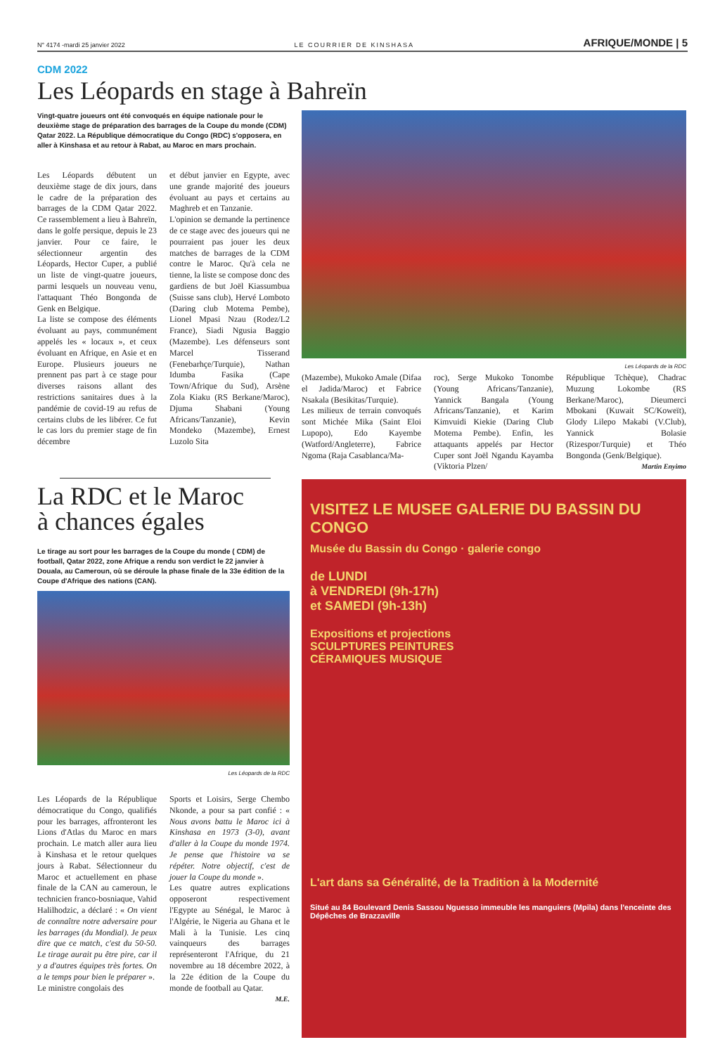N° 4174 -mardi 25 janvier 2022 LE COURRIER DE KINSHASA AFRIQUE/MONDE | 5
CDM 2022
Les Léopards en stage à Bahreïn
Vingt-quatre joueurs ont été convoqués en équipe nationale pour le deuxième stage de préparation des barrages de la Coupe du monde (CDM) Qatar 2022. La République démocratique du Congo (RDC) s'opposera, en aller à Kinshasa et au retour à Rabat, au Maroc en mars prochain.
Les Léopards débutent un deuxième stage de dix jours, dans le cadre de la préparation des barrages de la CDM Qatar 2022. Ce rassemblement a lieu à Bahreïn, dans le golfe persique, depuis le 23 janvier. Pour ce faire, le sélectionneur argentin des Léopards, Hector Cuper, a publié un liste de vingt-quatre joueurs, parmi lesquels un nouveau venu, l'attaquant Théo Bongonda de Genk en Belgique.
La liste se compose des éléments évoluant au pays, communément appelés les « locaux », et ceux évoluant en Afrique, en Asie et en Europe. Plusieurs joueurs ne prennent pas part à ce stage pour diverses raisons allant des restrictions sanitaires dues à la pandémie de covid-19 au refus de certains clubs de les libérer. Ce fut le cas lors du premier stage de fin décembre
et début janvier en Egypte, avec une grande majorité des joueurs évoluant au pays et certains au Maghreb et en Tanzanie.
L'opinion se demande la pertinence de ce stage avec des joueurs qui ne pourraient pas jouer les deux matches de barrages de la CDM contre le Maroc. Qu'à cela ne tienne, la liste se compose donc des gardiens de but Joël Kiassumbua (Suisse sans club), Hervé Lomboto (Daring club Motema Pembe), Lionel Mpasi Nzau (Rodez/L2 France), Siadi Ngusia Baggio (Mazembe). Les défenseurs sont Marcel Tisserand (Fenebarhçe/Turquie), Nathan Idumba Fasika (Cape Town/Afrique du Sud), Arsène Zola Kiaku (RS Berkane/Maroc), Djuma Shabani (Young Africans/Tanzanie), Kevin Mondeko (Mazembe), Ernest Luzolo Sita
Les Léopards de la RDC
(Mazembe), Mukoko Amale (Difaa el Jadida/Maroc) et Fabrice Nsakala (Besikitas/Turquie).
Les milieux de terrain convoqués sont Michée Mika (Saint Eloi Lupopo), Edo Kayembe (Watford/Angleterre), Fabrice Ngoma (Raja Casablanca/Ma-
roc), Serge Mukoko Tonombe (Young Africans/Tanzanie), Yannick Bangala (Young Africans/Tanzanie), et Karim Kimvuidi Kiekie (Daring Club Motema Pembe). Enfin, les attaquants appelés par Hector Cuper sont Joël Ngandu Kayamba (Viktoria Plzen/
République Tchèque), Chadrac Muzung Lokombe (RS Berkane/Maroc), Dieumerci Mbokani (Kuwait SC/Koweït), Glody Lilepo Makabi (V.Club), Yannick Bolasie (Rizespor/Turquie) et Théo Bongonda (Genk/Belgique).
Martin Enyimo
La RDC et le Maroc
à chances égales
Le tirage au sort pour les barrages de la Coupe du monde ( CDM) de football, Qatar 2022, zone Afrique a rendu son verdict le 22 janvier à Douala, au Cameroun, où se déroule la phase finale de la 33e édition de la Coupe d'Afrique des nations (CAN).
Les Léopards de la RDC
Les Léopards de la République démocratique du Congo, qualifiés pour les barrages, affronteront les Lions d'Atlas du Maroc en mars prochain. Le match aller aura lieu à Kinshasa et le retour quelques jours à Rabat. Sélectionneur du Maroc et actuellement en phase finale de la CAN au cameroun, le technicien franco-bosniaque, Vahid Halilhodzic, a déclaré : « On vient de connaître notre adversaire pour les barrages (du Mondial). Je peux dire que ce match, c'est du 50-50. Le tirage aurait pu être pire, car il y a d'autres équipes très fortes. On a le temps pour bien le préparer ».
Le ministre congolais des
Sports et Loisirs, Serge Chembo Nkonde, a pour sa part confié : « Nous avons battu le Maroc ici à Kinshasa en 1973 (3-0), avant d'aller à la Coupe du monde 1974. Je pense que l'histoire va se répéter. Notre objectif, c'est de jouer la Coupe du monde ».
Les quatre autres explications opposeront respectivement l'Egypte au Sénégal, le Maroc à l'Algérie, le Nigeria au Ghana et le Mali à la Tunisie. Les cinq vainqueurs des barrages représenteront l'Afrique, du 21 novembre au 18 décembre 2022, à la 22e édition de la Coupe du monde de football au Qatar.
M.E.
VISITEZ LE MUSEE GALERIE DU BASSIN DU CONGO
Musée du Bassin du Congo · galerie congo
de LUNDI
à VENDREDI (9h-17h)
et SAMEDI (9h-13h)
Expositions et projections
SCULPTURES PEINTURES
CÉRAMIQUES MUSIQUE
L'art dans sa Généralité, de la Tradition à la Modernité
Situé au 84 Boulevard Denis Sassou Nguesso immeuble les manguiers (Mpila) dans l'enceinte des Dépêches de Brazzaville